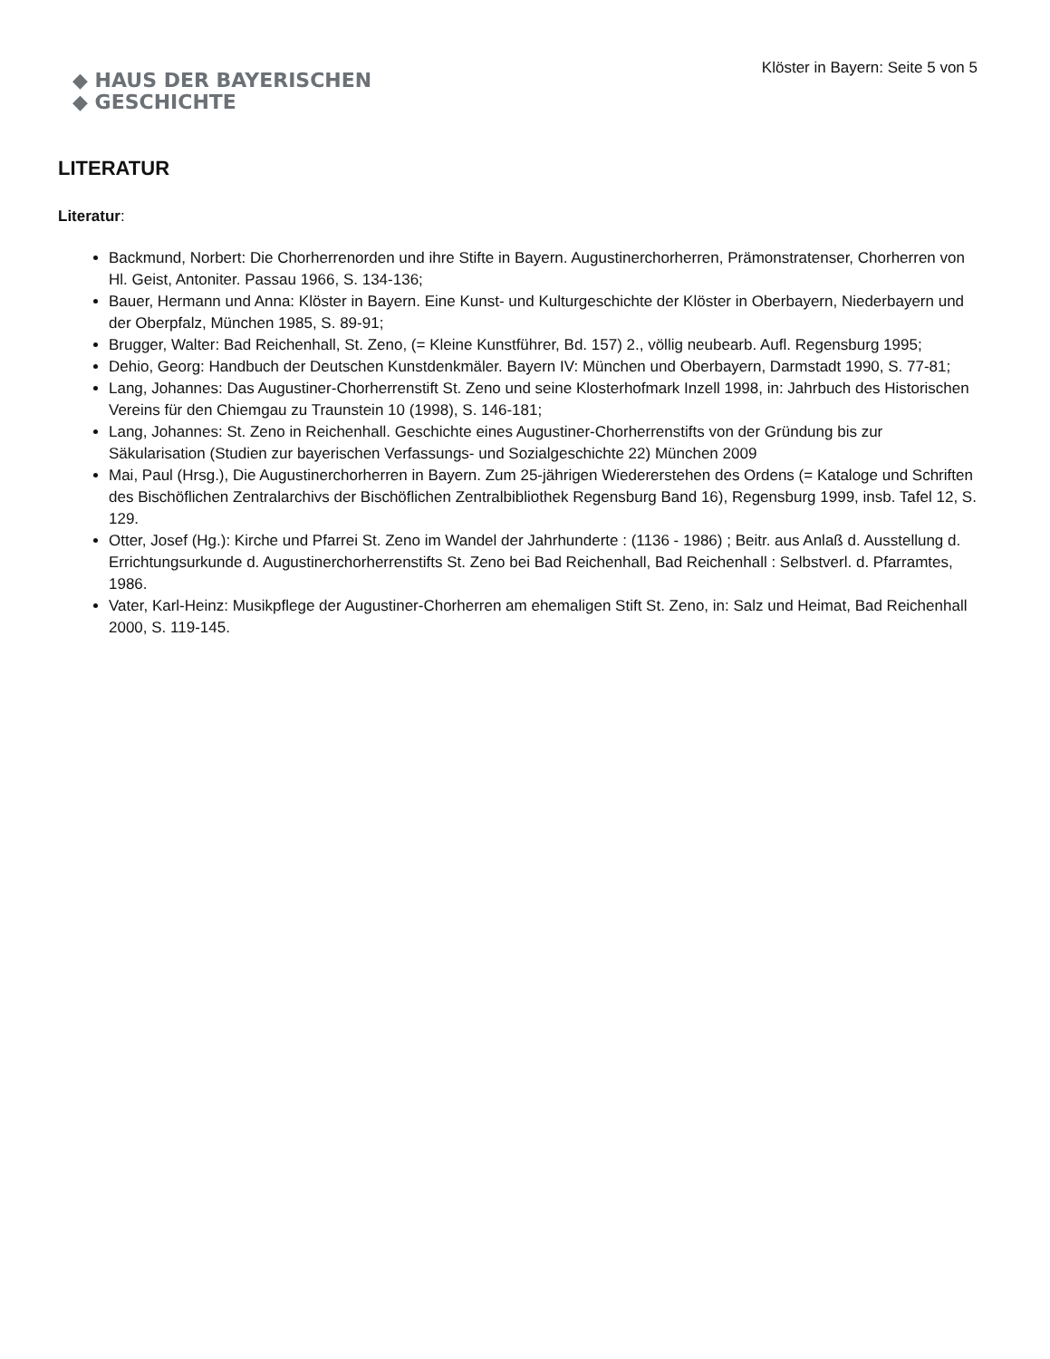◆ HAUS DER BAYERISCHEN
◆ GESCHICHTE
Klöster in Bayern: Seite 5 von 5
LITERATUR
Literatur:
Backmund, Norbert: Die Chorherrenorden und ihre Stifte in Bayern. Augustinerchorherren, Prämonstratenser, Chorherren von Hl. Geist, Antoniter. Passau 1966, S. 134-136;
Bauer, Hermann und Anna: Klöster in Bayern. Eine Kunst- und Kulturgeschichte der Klöster in Oberbayern, Niederbayern und der Oberpfalz, München 1985, S. 89-91;
Brugger, Walter: Bad Reichenhall, St. Zeno, (= Kleine Kunstführer, Bd. 157) 2., völlig neubearb. Aufl. Regensburg 1995;
Dehio, Georg: Handbuch der Deutschen Kunstdenkmäler. Bayern IV: München und Oberbayern, Darmstadt 1990, S. 77-81;
Lang, Johannes: Das Augustiner-Chorherrenstift St. Zeno und seine Klosterhofmark Inzell 1998, in: Jahrbuch des Historischen Vereins für den Chiemgau zu Traunstein 10 (1998), S. 146-181;
Lang, Johannes: St. Zeno in Reichenhall. Geschichte eines Augustiner-Chorherrenstifts von der Gründung bis zur Säkularisation (Studien zur bayerischen Verfassungs- und Sozialgeschichte 22) München 2009
Mai, Paul (Hrsg.), Die Augustinerchorherren in Bayern. Zum 25-jährigen Wiedererstehen des Ordens (= Kataloge und Schriften des Bischöflichen Zentralarchivs der Bischöflichen Zentralbibliothek Regensburg Band 16), Regensburg 1999, insb. Tafel 12, S. 129.
Otter, Josef (Hg.): Kirche und Pfarrei St. Zeno im Wandel der Jahrhunderte : (1136 - 1986) ; Beitr. aus Anlaß d. Ausstellung d. Errichtungsurkunde d. Augustinerchorherrenstifts St. Zeno bei Bad Reichenhall, Bad Reichenhall : Selbstverl. d. Pfarramtes, 1986.
Vater, Karl-Heinz: Musikpflege der Augustiner-Chorherren am ehemaligen Stift St. Zeno, in: Salz und Heimat, Bad Reichenhall 2000, S. 119-145.